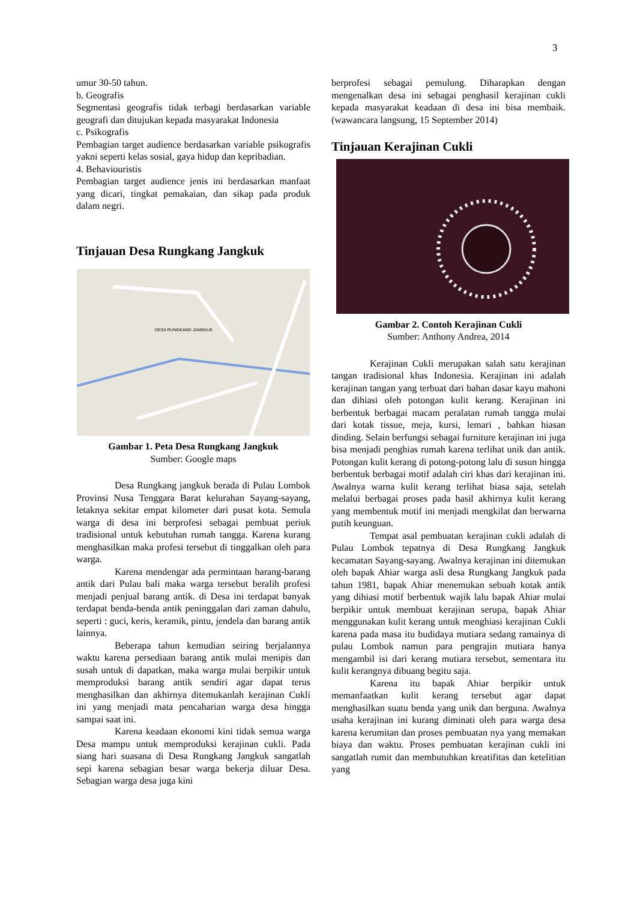3
umur 30-50 tahun.
b. Geografis
Segmentasi geografis tidak terbagi berdasarkan variable geografi dan ditujukan kepada masyarakat Indonesia
c. Psikografis
Pembagian target audience berdasarkan variable psikografis yakni seperti kelas sosial, gaya hidup dan kepribadian.
4. Behaviouristis
Pembagian target audience jenis ini berdasarkan manfaat yang dicari, tingkat pemakaian, dan sikap pada produk dalam negri.
Tinjauan Desa Rungkang Jangkuk
DESA RUNGKANG JANGKUK
Gambar 1. Peta Desa Rungkang Jangkuk
Sumber: Google maps
Desa Rungkang jangkuk berada di Pulau Lombok Provinsi Nusa Tenggara Barat kelurahan Sayang-sayang, letaknya sekitar empat kilometer dari pusat kota. Semula warga di desa ini berprofesi sebagai pembuat periuk tradisional untuk kebutuhan rumah tangga. Karena kurang menghasilkan maka profesi tersebut di tinggalkan oleh para warga.
Karena mendengar ada permintaan barang-barang antik dari Pulau bali maka warga tersebut beralih profesi menjadi penjual barang antik. di Desa ini terdapat banyak terdapat benda-benda antik peninggalan dari zaman dahulu, seperti : guci, keris, keramik, pintu, jendela dan barang antik lainnya.
Beberapa tahun kemudian seiring berjalannya waktu karena persediaan barang antik mulai menipis dan susah untuk di dapatkan, maka warga mulai berpikir untuk memproduksi barang antik sendiri agar dapat terus menghasilkan dan akhirnya ditemukanlah kerajinan Cukli ini yang menjadi mata pencaharian warga desa hingga sampai saat ini.
Karena keadaan ekonomi kini tidak semua warga Desa mampu untuk memproduksi kerajinan cukli. Pada siang hari suasana di Desa Rungkang Jangkuk sangatlah sepi karena sebagian besar warga bekerja diluar Desa. Sebagian warga desa juga kini
berprofesi sebagai pemulung. Diharapkan dengan mengenalkan desa ini sebagai penghasil kerajinan cukli kepada masyarakat keadaan di desa ini bisa membaik. (wawancara langsung, 15 September 2014)
Tinjauan Kerajinan Cukli
Gambar 2. Contoh Kerajinan Cukli
Sumber: Anthony Andrea, 2014
Kerajinan Cukli merupakan salah satu kerajinan tangan tradisional khas Indonesia. Kerajinan ini adalah kerajinan tangan yang terbuat dari bahan dasar kayu mahoni dan dihiasi oleh potongan kulit kerang. Kerajinan ini berbentuk berbagai macam peralatan rumah tangga mulai dari kotak tissue, meja, kursi, lemari , bahkan hiasan dinding. Selain berfungsi sebagai furniture kerajinan ini juga bisa menjadi penghias rumah karena terlihat unik dan antik. Potongan kulit kerang di potong-potong lalu di susun hingga berbentuk berbagai motif adalah ciri khas dari kerajinan ini. Awalnya warna kulit kerang terlihat biasa saja, setelah melalui berbagai proses pada hasil akhirnya kulit kerang yang membentuk motif ini menjadi mengkilat dan berwarna putih keunguan.
Tempat asal pembuatan kerajinan cukli adalah di Pulau Lombok tepatnya di Desa Rungkang Jangkuk kecamatan Sayang-sayang. Awalnya kerajinan ini ditemukan oleh bapak Ahiar warga asli desa Rungkang Jangkuk pada tahun 1981, bapak Ahiar menemukan sebuah kotak antik yang dihiasi motif berbentuk wajik lalu bapak Ahiar mulai berpikir untuk membuat kerajinan serupa, bapak Ahiar menggunakan kulit kerang untuk menghiasi kerajinan Cukli karena pada masa itu budidaya mutiara sedang ramainya di pulau Lombok namun para pengrajin mutiara hanya mengambil isi dari kerang mutiara tersebut, sementara itu kulit kerangnya dibuang begitu saja.
Karena itu bapak Ahiar berpikir untuk memanfaatkan kulit kerang tersebut agar dapat menghasilkan suatu benda yang unik dan berguna. Awalnya usaha kerajinan ini kurang diminati oleh para warga desa karena kerumitan dan proses pembuatan nya yang memakan biaya dan waktu. Proses pembuatan kerajinan cukli ini sangatlah rumit dan membutuhkan kreatifitas dan ketelitian yang